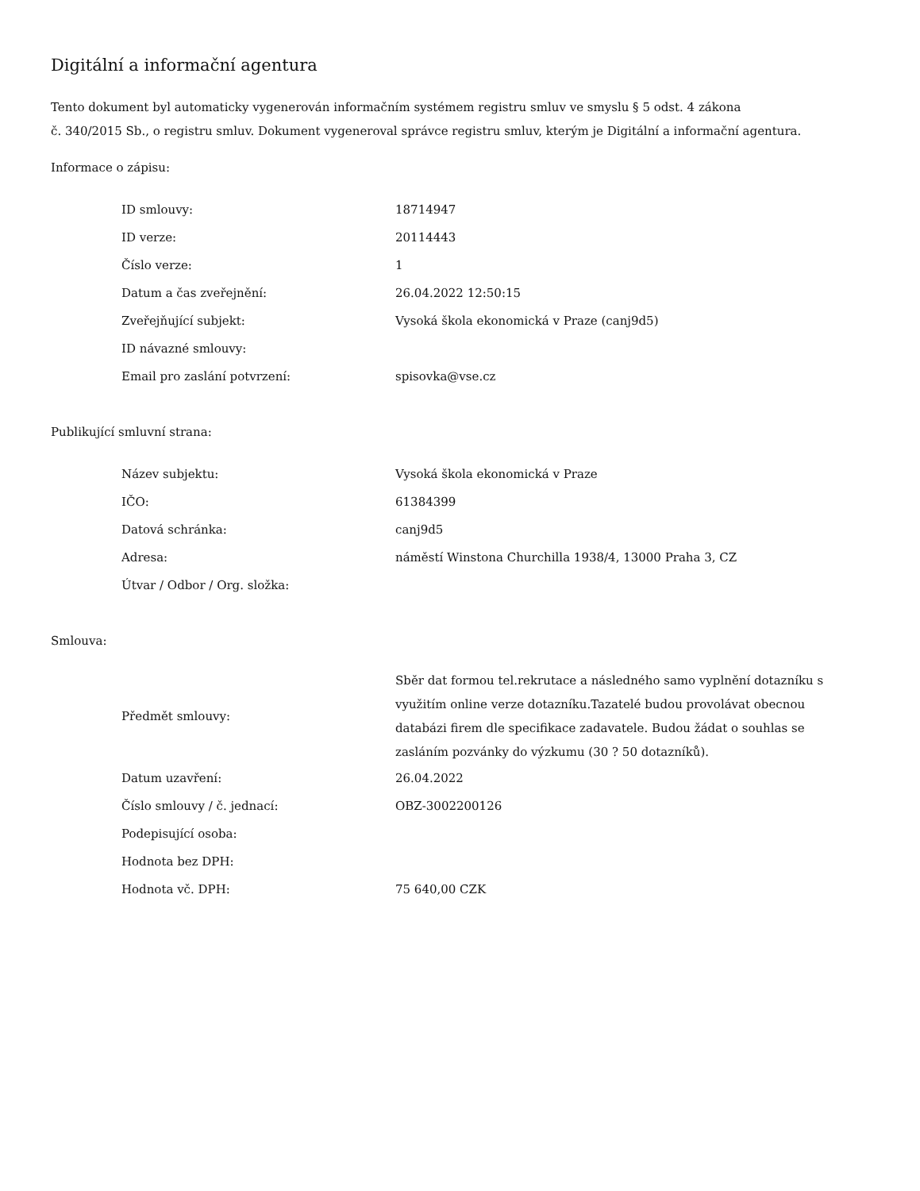Digitální a informační agentura
Tento dokument byl automaticky vygenerován informačním systémem registru smluv ve smyslu § 5 odst. 4 zákona
č. 340/2015 Sb., o registru smluv. Dokument vygeneroval správce registru smluv, kterým je Digitální a informační agentura.
Informace o zápisu:
| ID smlouvy: | 18714947 |
| ID verze: | 20114443 |
| Číslo verze: | 1 |
| Datum a čas zveřejnění: | 26.04.2022 12:50:15 |
| Zveřejňující subjekt: | Vysoká škola ekonomická v Praze (canj9d5) |
| ID návazné smlouvy: | |
| Email pro zaslání potvrzení: | spisovka@vse.cz |
Publikující smluvní strana:
| Název subjektu: | Vysoká škola ekonomická v Praze |
| IČO: | 61384399 |
| Datová schránka: | canj9d5 |
| Adresa: | náměstí Winstona Churchilla 1938/4, 13000 Praha 3, CZ |
| Útvar / Odbor / Org. složka: | |
Smlouva:
| Předmět smlouvy: | Sběr dat formou tel.rekrutace a následného samo vyplnění dotazníku s využitím online verze dotazníku.Tazatelé budou provolávat obecnou databázi firem dle specifikace zadavatele. Budou žádat o souhlas se zasláním pozvánky do výzkumu (30 ? 50 dotazníků). |
| Datum uzavření: | 26.04.2022 |
| Číslo smlouvy / č. jednací: | OBZ-3002200126 |
| Podepisující osoba: | |
| Hodnota bez DPH: | |
| Hodnota vč. DPH: | 75 640,00 CZK |